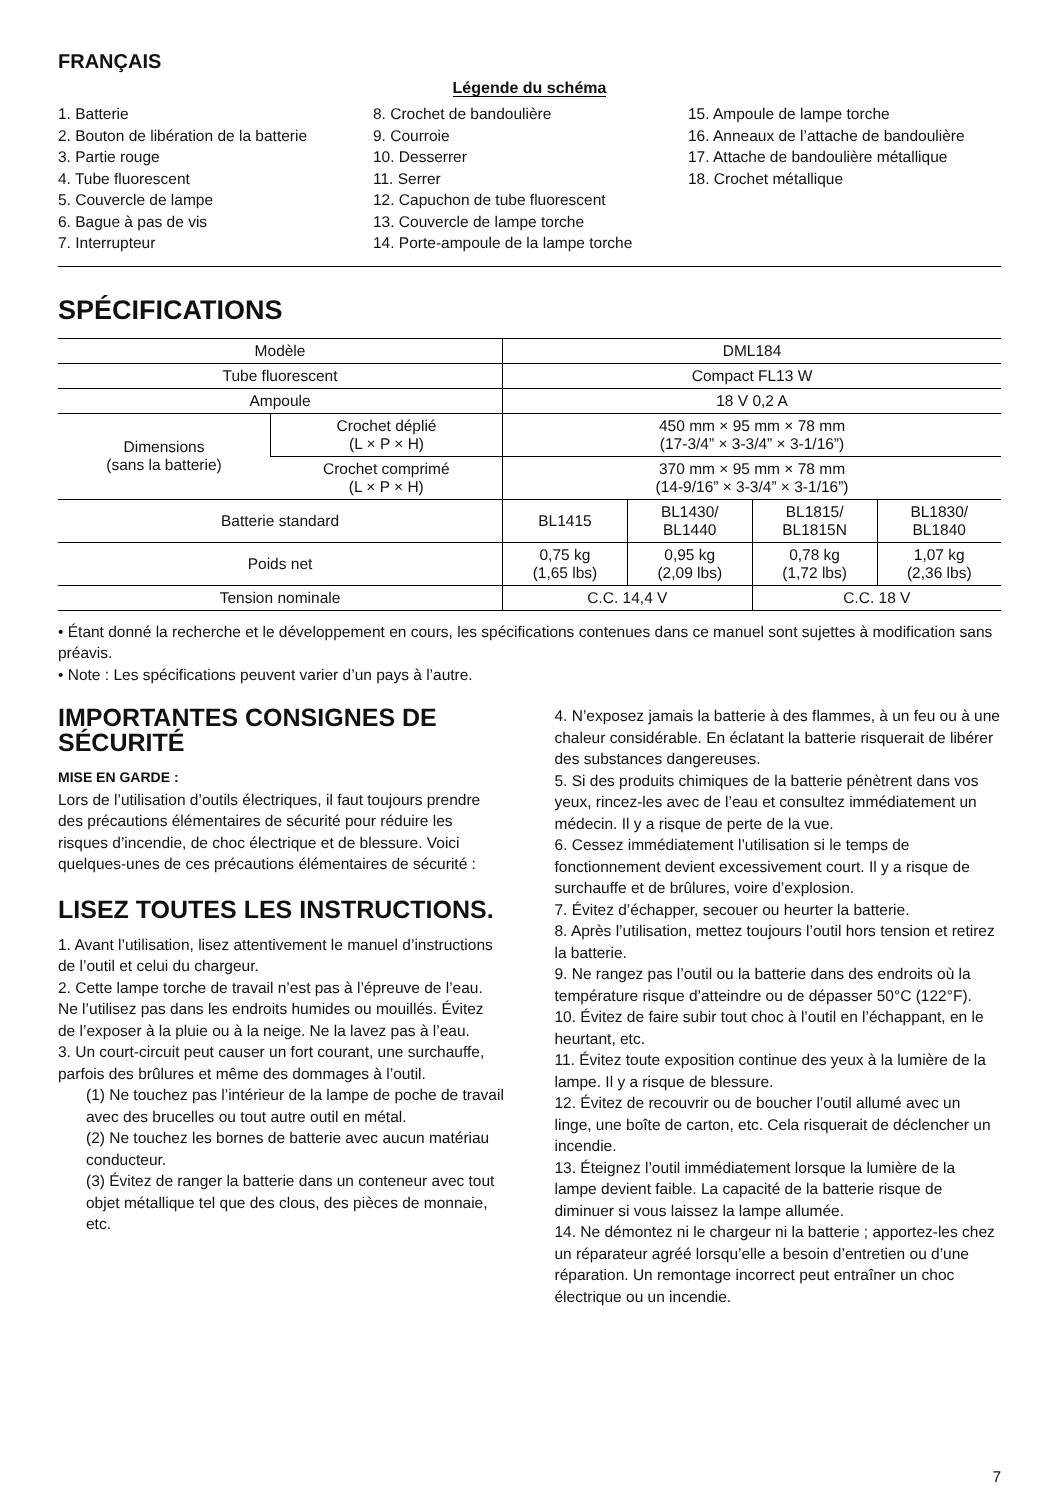FRANÇAIS
Légende du schéma
1. Batterie
2. Bouton de libération de la batterie
3. Partie rouge
4. Tube fluorescent
5. Couvercle de lampe
6. Bague à pas de vis
7. Interrupteur
8. Crochet de bandoulière
9. Courroie
10. Desserrer
11. Serrer
12. Capuchon de tube fluorescent
13. Couvercle de lampe torche
14. Porte-ampoule de la lampe torche
15. Ampoule de lampe torche
16. Anneaux de l’attache de bandoulière
17. Attache de bandoulière métallique
18. Crochet métallique
SPÉCIFICATIONS
| Modèle | | DML184 | | | |
| Tube fluorescent | | Compact FL13 W | | | |
| Ampoule | | 18 V 0,2 A | | | |
| Dimensions (sans la batterie) | Crochet déplié (L × P × H) | 450 mm × 95 mm × 78 mm (17-3/4” × 3-3/4” × 3-1/16”) | | | |
| | Crochet comprimé (L × P × H) | 370 mm × 95 mm × 78 mm (14-9/16” × 3-3/4” × 3-1/16”) | | | |
| Batterie standard | | BL1415 | BL1430/ BL1440 | BL1815/ BL1815N | BL1830/ BL1840 |
| Poids net | | 0,75 kg (1,65 lbs) | 0,95 kg (2,09 lbs) | 0,78 kg (1,72 lbs) | 1,07 kg (2,36 lbs) |
| Tension nominale | | C.C. 14,4 V | | C.C. 18 V | |
• Étant donné la recherche et le développement en cours, les spécifications contenues dans ce manuel sont sujettes à modification sans préavis.
• Note : Les spécifications peuvent varier d’un pays à l’autre.
IMPORTANTES CONSIGNES DE SÉCURITÉ
MISE EN GARDE :
Lors de l’utilisation d’outils électriques, il faut toujours prendre des précautions élémentaires de sécurité pour réduire les risques d’incendie, de choc électrique et de blessure. Voici quelques-unes de ces précautions élémentaires de sécurité :
LISEZ TOUTES LES INSTRUCTIONS.
1. Avant l’utilisation, lisez attentivement le manuel d’instructions de l’outil et celui du chargeur.
2. Cette lampe torche de travail n’est pas à l’épreuve de l’eau. Ne l’utilisez pas dans les endroits humides ou mouillés. Évitez de l’exposer à la pluie ou à la neige. Ne la lavez pas à l’eau.
3. Un court-circuit peut causer un fort courant, une surchauffe, parfois des brûlures et même des dommages à l’outil.
(1) Ne touchez pas l’intérieur de la lampe de poche de travail avec des brucelles ou tout autre outil en métal.
(2) Ne touchez les bornes de batterie avec aucun matériau conducteur.
(3) Évitez de ranger la batterie dans un conteneur avec tout objet métallique tel que des clous, des pièces de monnaie, etc.
4. N’exposez jamais la batterie à des flammes, à un feu ou à une chaleur considérable. En éclatant la batterie risquerait de libérer des substances dangereuses.
5. Si des produits chimiques de la batterie pénètrent dans vos yeux, rincez-les avec de l’eau et consultez immédiatement un médecin. Il y a risque de perte de la vue.
6. Cessez immédiatement l’utilisation si le temps de fonctionnement devient excessivement court. Il y a risque de surchauffe et de brûlures, voire d’explosion.
7. Évitez d’échapper, secouer ou heurter la batterie.
8. Après l’utilisation, mettez toujours l’outil hors tension et retirez la batterie.
9. Ne rangez pas l’outil ou la batterie dans des endroits où la température risque d’atteindre ou de dépasser 50°C (122°F).
10. Évitez de faire subir tout choc à l’outil en l’échappant, en le heurtant, etc.
11. Évitez toute exposition continue des yeux à la lumière de la lampe. Il y a risque de blessure.
12. Évitez de recouvrir ou de boucher l’outil allumé avec un linge, une boîte de carton, etc. Cela risquerait de déclencher un incendie.
13. Éteignez l’outil immédiatement lorsque la lumière de la lampe devient faible. La capacité de la batterie risque de diminuer si vous laissez la lampe allumée.
14. Ne démontez ni le chargeur ni la batterie ; apportez-les chez un réparateur agréé lorsqu’elle a besoin d’entretien ou d’une réparation. Un remontage incorrect peut entraîner un choc électrique ou un incendie.
7